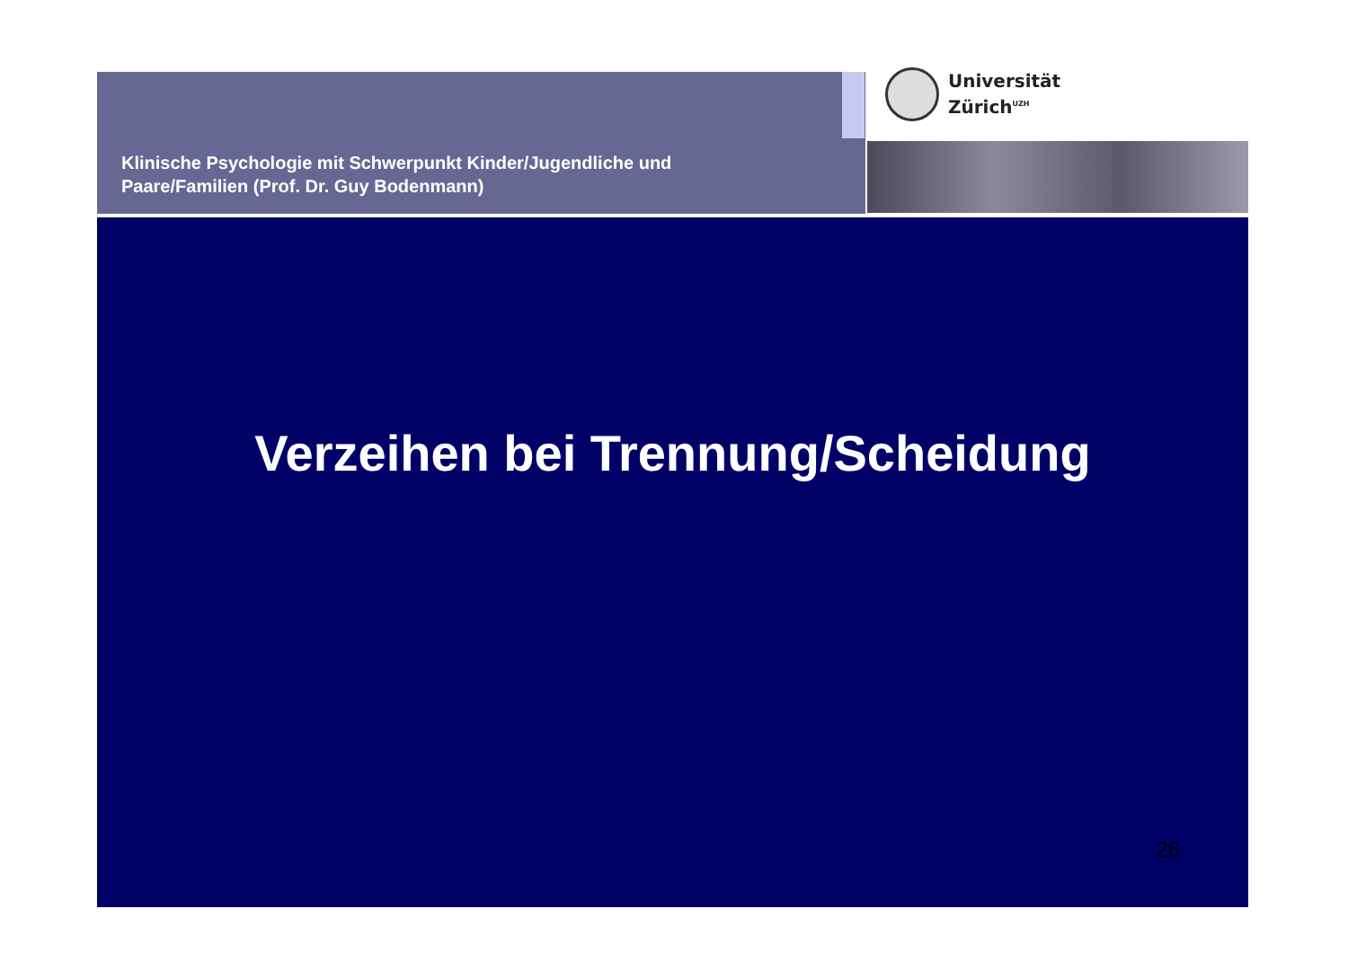Klinische Psychologie mit Schwerpunkt Kinder/Jugendliche und
Paare/Familien (Prof. Dr. Guy Bodenmann)
Universität
Zürich<sup>UZH</sup>
Verzeihen bei Trennung/Scheidung
26